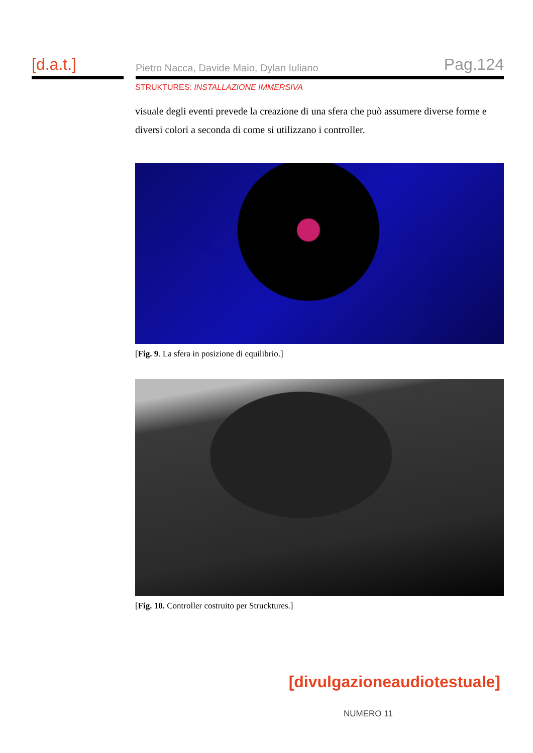[d.a.t.]
Pietro Nacca, Davide Maio, Dylan Iuliano Pag.124
STRUKTURES: INSTALLAZIONE IMMERSIVA
visuale degli eventi prevede la creazione di una sfera che può assumere diverse forme e diversi colori a seconda di come si utilizzano i controller.
[Fig. 9. La sfera in posizione di equilibrio.]
[Fig. 10. Controller costruito per Strucktures.]
[divulgazioneaudiotestuale]
NUMERO 11